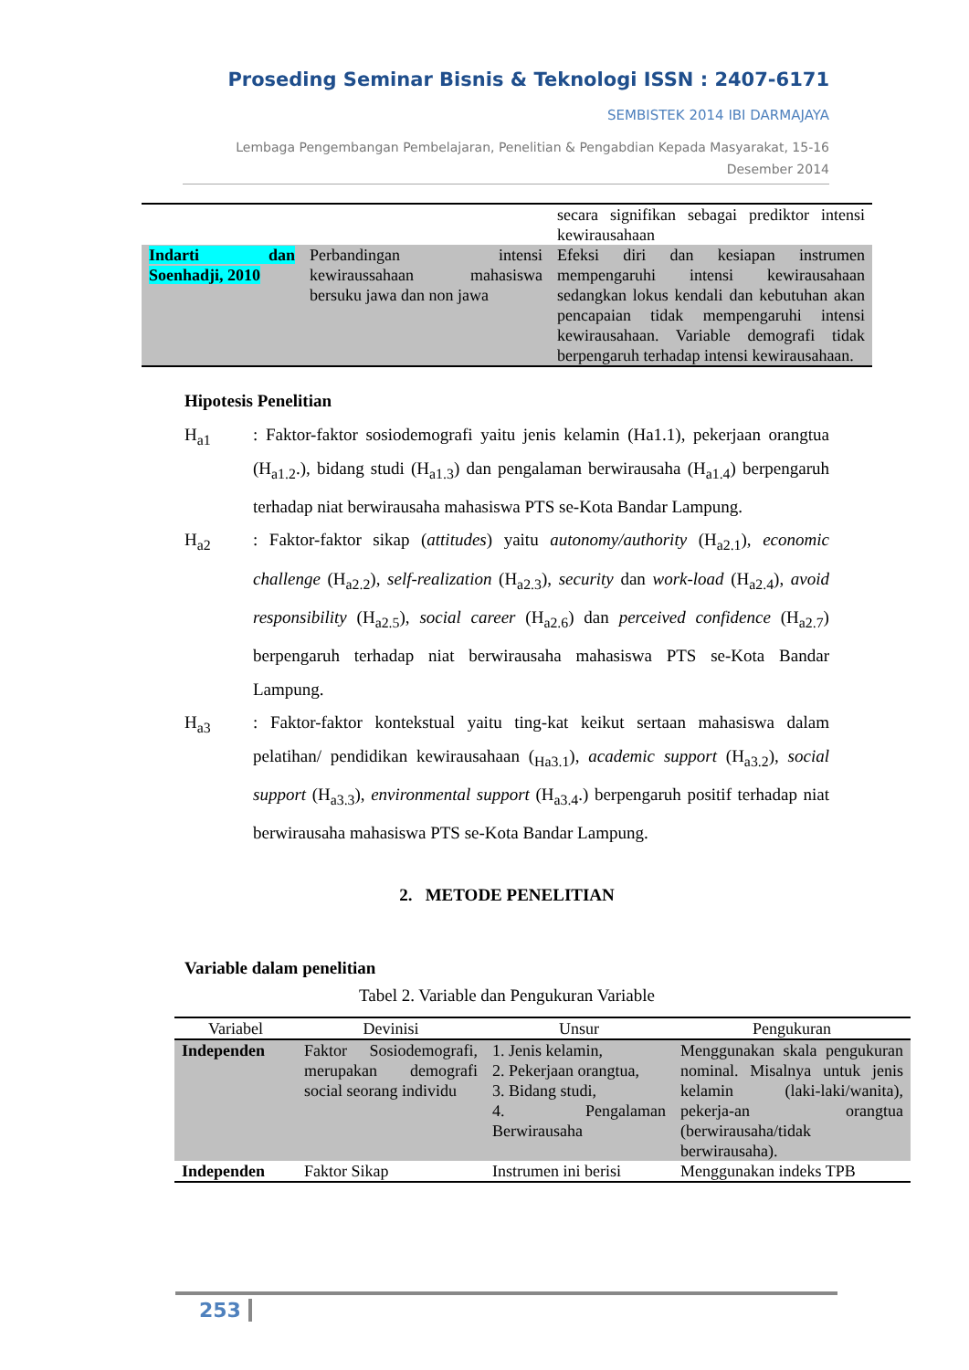Proseding Seminar Bisnis & Teknologi ISSN : 2407-6171
SEMBISTEK 2014 IBI DARMAJAYA
Lembaga Pengembangan Pembelajaran, Penelitian & Pengabdian Kepada Masyarakat, 15-16 Desember 2014
| | | secara signifikan sebagai prediktor intensi kewirausahaan |
| Indarti dan Soenhadji, 2010 | Perbandingan intensi kewiraussahaan mahasiswa bersuku jawa dan non jawa | Efeksi diri dan kesiapan instrumen mempengaruhi intensi kewirausahaan sedangkan lokus kendali dan kebutuhan akan pencapaian tidak mempengaruhi intensi kewirausahaan. Variable demografi tidak berpengaruh terhadap intensi kewirausahaan. |
Hipotesis Penelitian
H<sub>a1</sub> : Faktor-faktor sosiodemografi yaitu jenis kelamin (Ha1.1), pekerjaan orangtua (H<sub>a1.2</sub>.), bidang studi (H<sub>a1.3</sub>) dan pengalaman berwirausaha (H<sub>a1.4</sub>) berpengaruh terhadap niat berwirausaha mahasiswa PTS se-Kota Bandar Lampung.
H<sub>a2</sub> : Faktor-faktor sikap (attitudes) yaitu autonomy/authority (H<sub>a2.1</sub>), economic challenge (H<sub>a2.2</sub>), self-realization (H<sub>a2.3</sub>), security dan work-load (H<sub>a2.4</sub>), avoid responsibility (H<sub>a2.5</sub>), social career (H<sub>a2.6</sub>) dan perceived confidence (H<sub>a2.7</sub>) berpengaruh terhadap niat berwirausaha mahasiswa PTS se-Kota Bandar Lampung.
H<sub>a3</sub> : Faktor-faktor kontekstual yaitu ting-kat keikut sertaan mahasiswa dalam pelatihan/ pendidikan kewirausahaan (<sub>Ha3.1</sub>), academic support (H<sub>a3.2</sub>), social support (H<sub>a3.3</sub>), environmental support (H<sub>a3.4</sub>.) berpengaruh positif terhadap niat berwirausaha mahasiswa PTS se-Kota Bandar Lampung.
2. METODE PENELITIAN
Variable dalam penelitian
Tabel 2. Variable dan Pengukuran Variable
| Variabel | Devinisi | Unsur | Pengukuran |
| --- | --- | --- | --- |
| Independen | Faktor Sosiodemografi, merupakan demografi social seorang individu | 1. Jenis kelamin, 2. Pekerjaan orangtua, 3. Bidang studi, 4. Pengalaman Berwirausaha | Menggunakan skala pengukuran nominal. Misalnya untuk jenis kelamin (laki-laki/wanita), pekerja-an orangtua (berwirausaha/tidak berwirausaha). |
| Independen | Faktor Sikap | Instrumen ini berisi | Menggunakan indeks TPB |
253